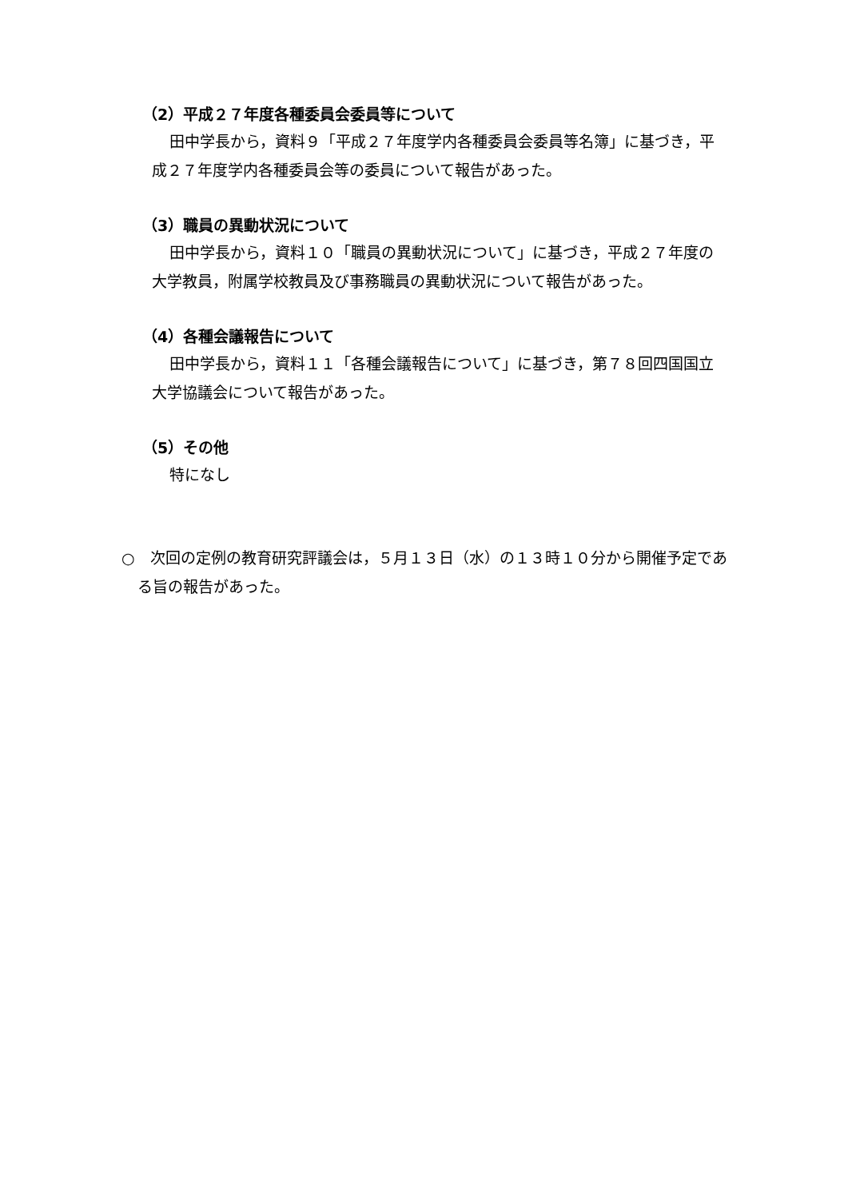（2）平成２７年度各種委員会委員等について
田中学長から，資料９「平成２７年度学内各種委員会委員等名簿」に基づき，平成２７年度学内各種委員会等の委員について報告があった。
（3）職員の異動状況について
田中学長から，資料１０「職員の異動状況について」に基づき，平成２７年度の大学教員，附属学校教員及び事務職員の異動状況について報告があった。
（4）各種会議報告について
田中学長から，資料１１「各種会議報告について」に基づき，第７８回四国国立大学協議会について報告があった。
（5）その他
特になし
○　次回の定例の教育研究評議会は，５月１３日（水）の１３時１０分から開催予定である旨の報告があった。